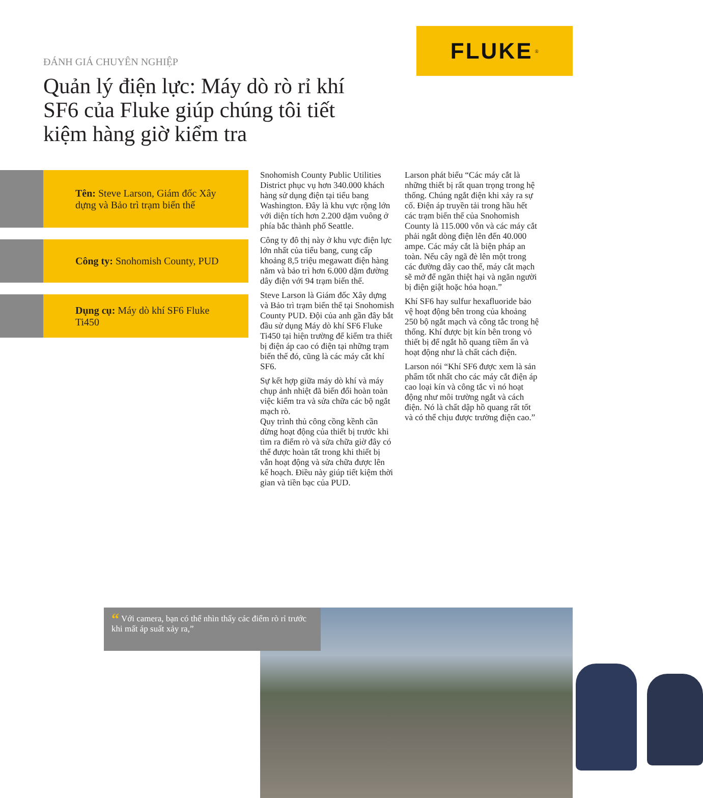ĐÁNH GIÁ CHUYÊN NGHIỆP
Quản lý điện lực: Máy dò rò rỉ khí SF6 của Fluke giúp chúng tôi tiết kiệm hàng giờ kiểm tra
FLUKE ®
Tên: Steve Larson, Giám đốc Xây dựng và Bảo trì trạm biến thế
Công ty: Snohomish County, PUD
Dụng cụ: Máy dò khí SF6 Fluke Ti450
Snohomish County Public Utilities District phục vụ hơn 340.000 khách hàng sử dụng điện tại tiểu bang Washington. Đây là khu vực rộng lớn với diện tích hơn 2.200 dặm vuông ở phía bắc thành phố Seattle.
Công ty đô thị này ở khu vực điện lực lớn nhất của tiểu bang, cung cấp khoảng 8,5 triệu megawatt điện hàng năm và bảo trì hơn 6.000 dặm đường dây điện với 94 trạm biến thế.
Steve Larson là Giám đốc Xây dựng và Bảo trì trạm biến thế tại Snohomish County PUD. Đội của anh gần đây bắt đầu sử dụng Máy dò khí SF6 Fluke Ti450 tại hiện trường để kiểm tra thiết bị điện áp cao có điện tại những trạm biến thế đó, cũng là các máy cắt khí SF6.
Sự kết hợp giữa máy dò khí và máy chụp ảnh nhiệt đã biến đổi hoàn toàn việc kiểm tra và sửa chữa các bộ ngắt mạch rò.
Quy trình thủ công cồng kềnh cần dừng hoạt động của thiết bị trước khi tìm ra điểm rò và sửa chữa giờ đây có thể được hoàn tất trong khi thiết bị vẫn hoạt động và sửa chữa được lên kế hoạch. Điều này giúp tiết kiệm thời gian và tiền bạc của PUD.
Larson phát biểu “Các máy cắt là những thiết bị rất quan trọng trong hệ thống. Chúng ngắt điện khi xảy ra sự cố. Điện áp truyền tải trong hầu hết các trạm biến thế của Snohomish County là 115.000 vôn và các máy cắt phải ngắt dòng điện lên đến 40.000 ampe. Các máy cắt là biện pháp an toàn. Nếu cây ngã đè lên một trong các đường dây cao thế, máy cắt mạch sẽ mở để ngăn thiệt hại và ngăn người bị điện giật hoặc hỏa hoạn.”
Khí SF6 hay sulfur hexafluoride bảo vệ hoạt động bên trong của khoảng 250 bộ ngắt mạch và công tắc trong hệ thống. Khí được bịt kín bên trong vỏ thiết bị để ngắt hồ quang tiềm ẩn và hoạt động như là chất cách điện.
Larson nói “Khí SF6 được xem là sản phẩm tốt nhất cho các máy cắt điện áp cao loại kín và công tắc vì nó hoạt động như môi trường ngắt và cách điện. Nó là chất dập hồ quang rất tốt và có thể chịu được trường điện cao.”
“ Với camera, bạn có thể nhìn thấy các điểm rò rỉ trước khi mất áp suất xảy ra,”